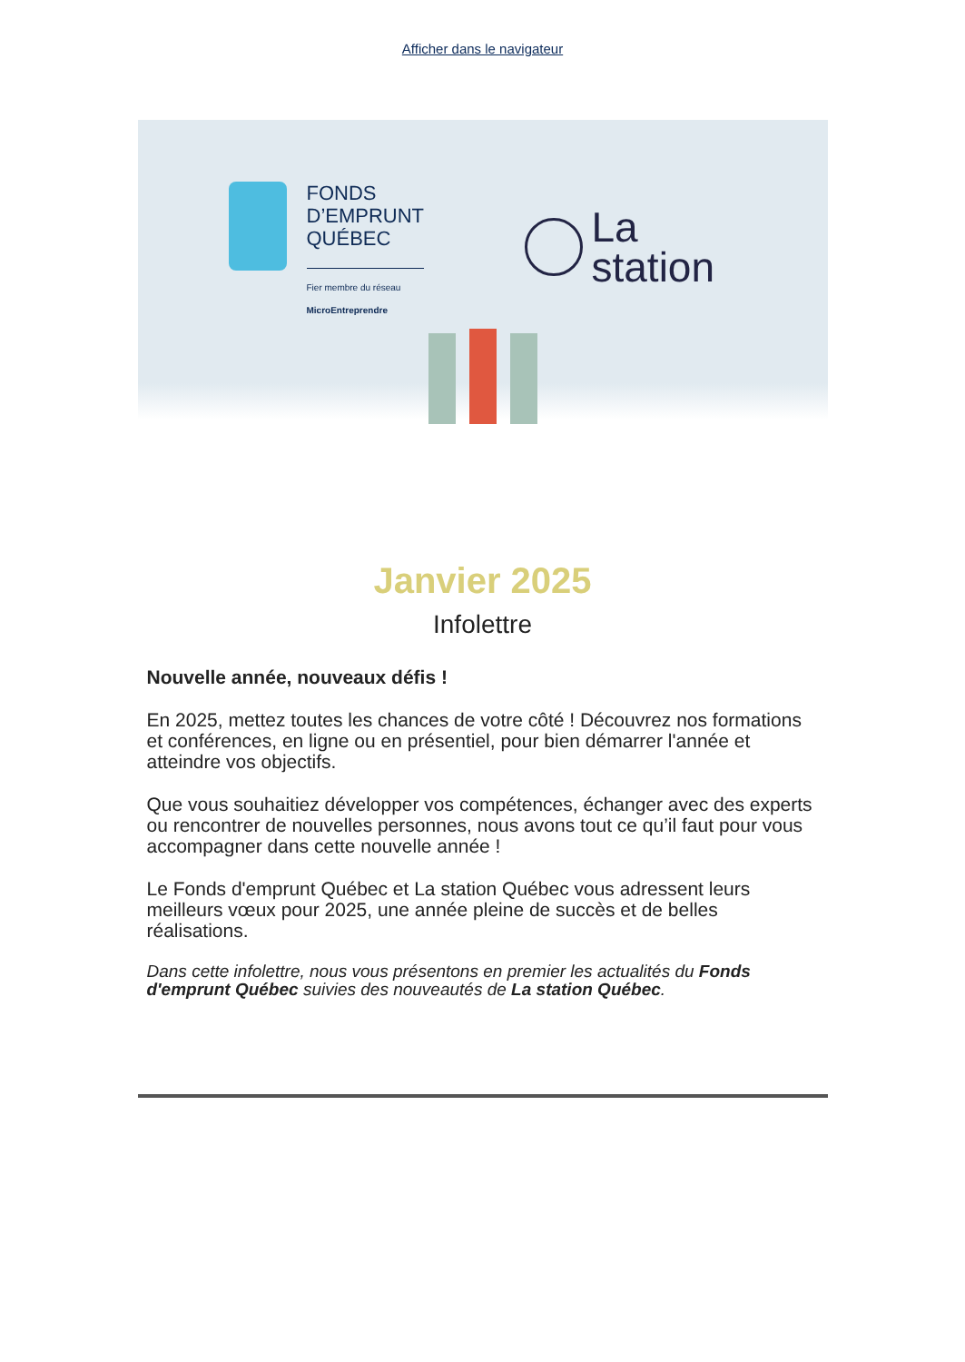Afficher dans le navigateur
FONDS
D’EMPRUNT
QUÉBEC
Fier membre du réseau
MicroEntreprendre
La
station
Janvier 2025
Infolettre
Nouvelle année, nouveaux défis !
En 2025, mettez toutes les chances de votre côté ! Découvrez nos formations et conférences, en ligne ou en présentiel, pour bien démarrer l'année et atteindre vos objectifs.
Que vous souhaitiez développer vos compétences, échanger avec des experts ou rencontrer de nouvelles personnes, nous avons tout ce qu’il faut pour vous accompagner dans cette nouvelle année !
Le Fonds d'emprunt Québec et La station Québec vous adressent leurs meilleurs vœux pour 2025, une année pleine de succès et de belles réalisations.
Dans cette infolettre, nous vous présentons en premier les actualités du Fonds d'emprunt Québec suivies des nouveautés de La station Québec.